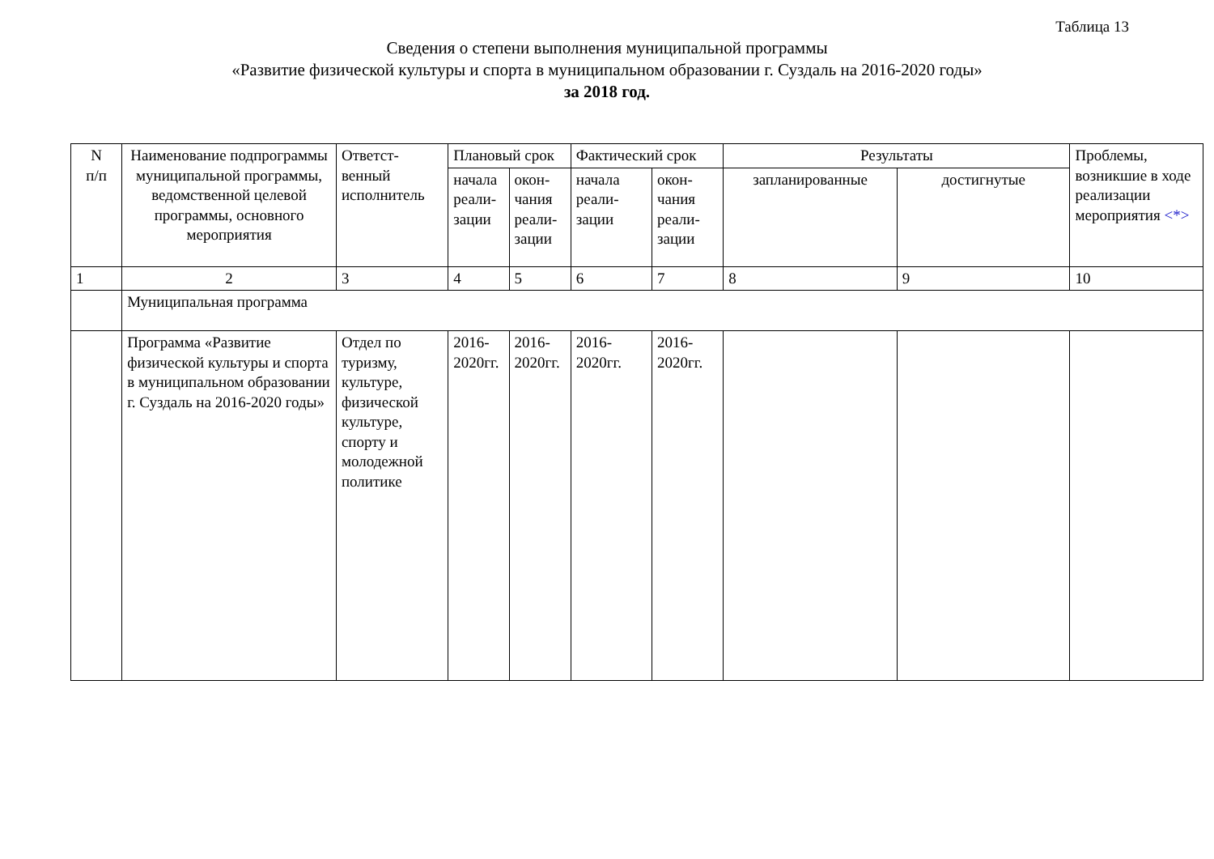Таблица 13
Сведения о степени выполнения муниципальной программы
«Развитие физической культуры и спорта в муниципальном образовании г. Суздаль на 2016-2020 годы»
за 2018 год.
| N п/п | Наименование подпрограммы муниципальной программы, ведомственной целевой программы, основного мероприятия | Ответст- венный исполнитель | Плановый срок | | Фактический срок | | Результаты | | Проблемы, возникшие в ходе реализации мероприятия <*> |
| --- | --- | --- | --- | --- | --- | --- | --- | --- | --- |
| | | | начала реали- зации | окон- чания реали- зации | начала реали- зации | окон- чания реали- зации | запланированные | достигнутые | |
| 1 | 2 | 3 | 4 | 5 | 6 | 7 | 8 | 9 | 10 |
| | Муниципальная программа | | | | | | | | |
| | Программа «Развитие физической культуры и спорта в муниципальном образовании г. Суздаль на 2016-2020 годы» | Отдел по туризму, культуре, физической культуре, спорту и молодежной политике | 2016-2020гг. | 2016-2020гг. | 2016-2020гг. | 2016-2020гг. | | | |